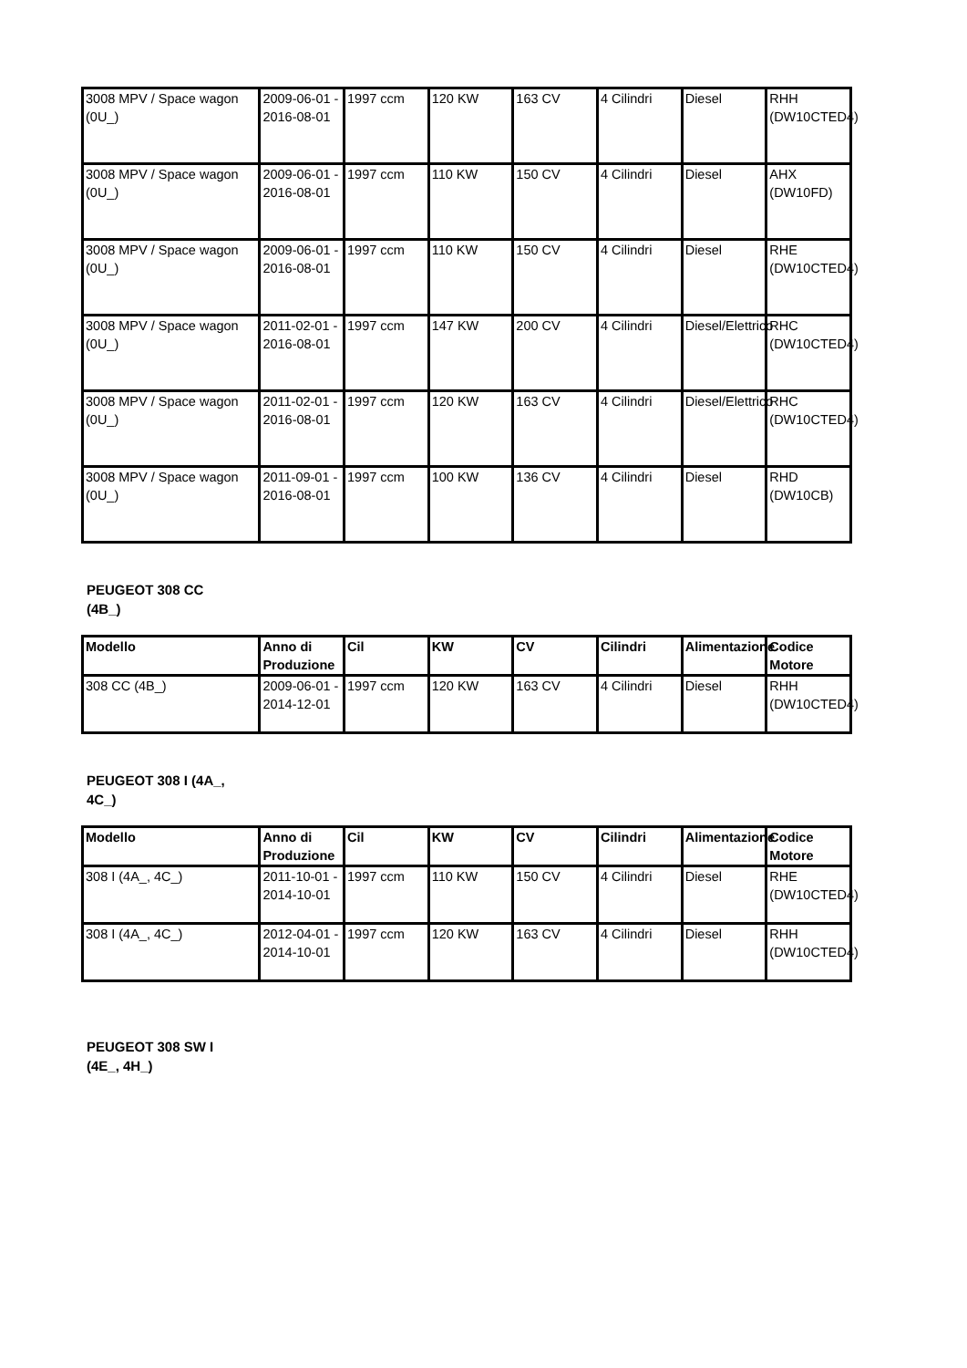| 3008 MPV / Space wagon (0U_) | 2009-06-01 - 2016-08-01 | 1997 ccm | 120 KW | 163 CV | 4 Cilindri | Diesel | RHH (DW10CTED4) |
| 3008 MPV / Space wagon (0U_) | 2009-06-01 - 2016-08-01 | 1997 ccm | 110 KW | 150 CV | 4 Cilindri | Diesel | AHX (DW10FD) |
| 3008 MPV / Space wagon (0U_) | 2009-06-01 - 2016-08-01 | 1997 ccm | 110 KW | 150 CV | 4 Cilindri | Diesel | RHE (DW10CTED4) |
| 3008 MPV / Space wagon (0U_) | 2011-02-01 - 2016-08-01 | 1997 ccm | 147 KW | 200 CV | 4 Cilindri | Diesel/Elettrico | RHC (DW10CTED4) |
| 3008 MPV / Space wagon (0U_) | 2011-02-01 - 2016-08-01 | 1997 ccm | 120 KW | 163 CV | 4 Cilindri | Diesel/Elettrico | RHC (DW10CTED4) |
| 3008 MPV / Space wagon (0U_) | 2011-09-01 - 2016-08-01 | 1997 ccm | 100 KW | 136 CV | 4 Cilindri | Diesel | RHD (DW10CB) |
PEUGEOT 308 CC
(4B_)
| Modello | Anno di Produzione | Cil | KW | CV | Cilindri | Alimentazione | Codice Motore |
| --- | --- | --- | --- | --- | --- | --- | --- |
| 308 CC (4B_) | 2009-06-01 - 2014-12-01 | 1997 ccm | 120 KW | 163 CV | 4 Cilindri | Diesel | RHH (DW10CTED4) |
PEUGEOT 308 I (4A_,
4C_)
| Modello | Anno di Produzione | Cil | KW | CV | Cilindri | Alimentazione | Codice Motore |
| --- | --- | --- | --- | --- | --- | --- | --- |
| 308 I (4A_, 4C_) | 2011-10-01 - 2014-10-01 | 1997 ccm | 110 KW | 150 CV | 4 Cilindri | Diesel | RHE (DW10CTED4) |
| 308 I (4A_, 4C_) | 2012-04-01 - 2014-10-01 | 1997 ccm | 120 KW | 163 CV | 4 Cilindri | Diesel | RHH (DW10CTED4) |
PEUGEOT 308 SW I
(4E_, 4H_)